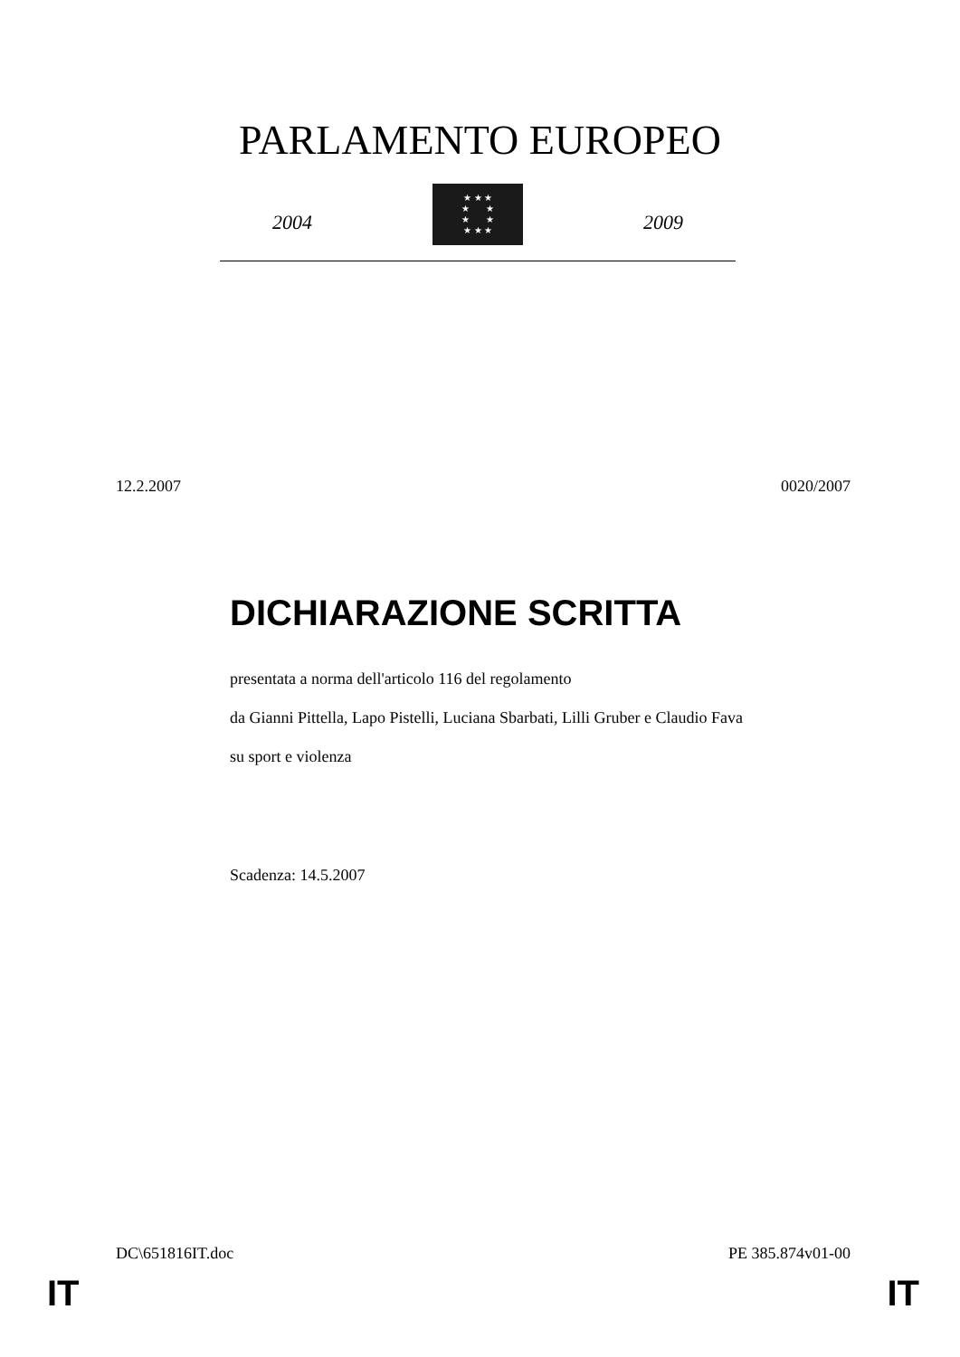PARLAMENTO EUROPEO
2004
★ ★ ★
★ ★
★ ★
★ ★ ★
2009
12.2.2007 0020/2007
DICHIARAZIONE SCRITTA
presentata a norma dell'articolo 116 del regolamento
da Gianni Pittella, Lapo Pistelli, Luciana Sbarbati, Lilli Gruber e Claudio Fava
su sport e violenza
Scadenza: 14.5.2007
DC\651816IT.doc PE 385.874v01-00
IT IT